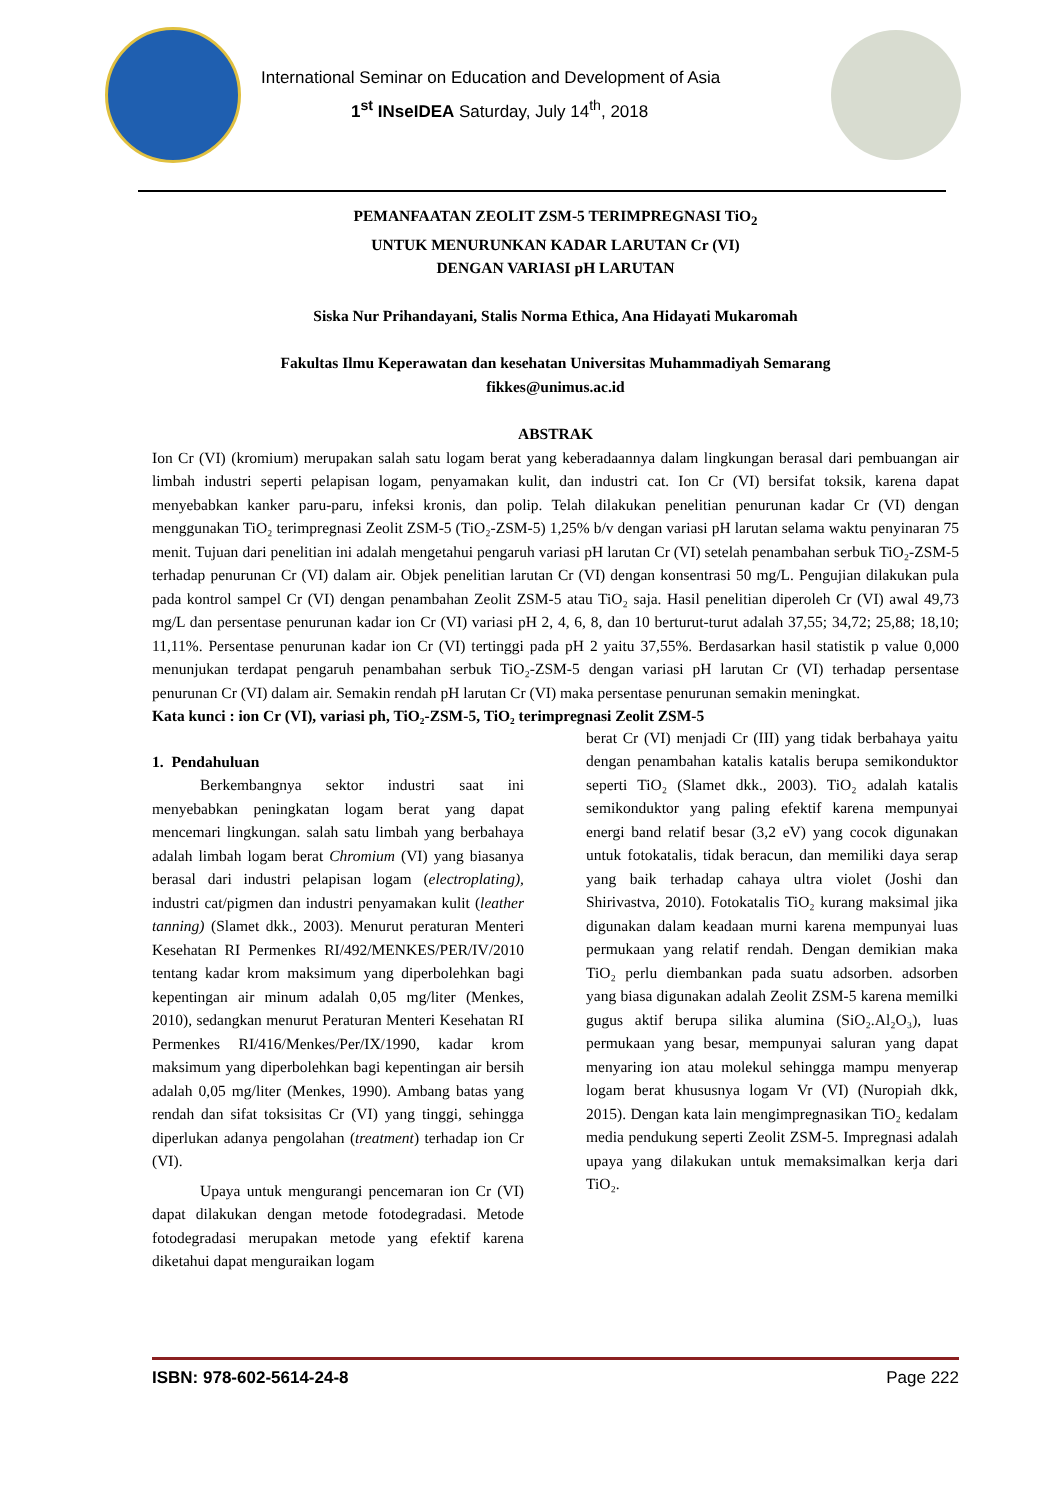International Seminar on Education and Development of Asia
1<sup>st</sup> INseIDEA Saturday, July 14<sup>th</sup>, 2018
PEMANFAATAN ZEOLIT ZSM-5 TERIMPREGNASI TiO<sub>2</sub>
UNTUK MENURUNKAN KADAR LARUTAN Cr (VI)
DENGAN VARIASI pH LARUTAN
Siska Nur Prihandayani, Stalis Norma Ethica, Ana Hidayati Mukaromah
Fakultas Ilmu Keperawatan dan kesehatan Universitas Muhammadiyah Semarang
fikkes@unimus.ac.id
ABSTRAK
Ion Cr (VI) (kromium) merupakan salah satu logam berat yang keberadaannya dalam lingkungan berasal dari pembuangan air limbah industri seperti pelapisan logam, penyamakan kulit, dan industri cat. Ion Cr (VI) bersifat toksik, karena dapat menyebabkan kanker paru-paru, infeksi kronis, dan polip. Telah dilakukan penelitian penurunan kadar Cr (VI) dengan menggunakan TiO₂ terimpregnasi Zeolit ZSM-5 (TiO₂-ZSM-5) 1,25% b/v dengan variasi pH larutan selama waktu penyinaran 75 menit. Tujuan dari penelitian ini adalah mengetahui pengaruh variasi pH larutan Cr (VI) setelah penambahan serbuk TiO₂-ZSM-5 terhadap penurunan Cr (VI) dalam air. Objek penelitian larutan Cr (VI) dengan konsentrasi 50 mg/L. Pengujian dilakukan pula pada kontrol sampel Cr (VI) dengan penambahan Zeolit ZSM-5 atau TiO₂ saja. Hasil penelitian diperoleh Cr (VI) awal 49,73 mg/L dan persentase penurunan kadar ion Cr (VI) variasi pH 2, 4, 6, 8, dan 10 berturut-turut adalah 37,55; 34,72; 25,88; 18,10; 11,11%. Persentase penurunan kadar ion Cr (VI) tertinggi pada pH 2 yaitu 37,55%. Berdasarkan hasil statistik p value 0,000 menunjukan terdapat pengaruh penambahan serbuk TiO₂-ZSM-5 dengan variasi pH larutan Cr (VI) terhadap persentase penurunan Cr (VI) dalam air. Semakin rendah pH larutan Cr (VI) maka persentase penurunan semakin meningkat.
Kata kunci : ion Cr (VI), variasi ph, TiO₂-ZSM-5, TiO₂ terimpregnasi Zeolit ZSM-5
1. Pendahuluan
Berkembangnya sektor industri saat ini menyebabkan peningkatan logam berat yang dapat mencemari lingkungan. salah satu limbah yang berbahaya adalah limbah logam berat Chromium (VI) yang biasanya berasal dari industri pelapisan logam (electroplating), industri cat/pigmen dan industri penyamakan kulit (leather tanning) (Slamet dkk., 2003). Menurut peraturan Menteri Kesehatan RI Permenkes RI/492/MENKES/PER/IV/2010 tentang kadar krom maksimum yang diperbolehkan bagi kepentingan air minum adalah 0,05 mg/liter (Menkes, 2010), sedangkan menurut Peraturan Menteri Kesehatan RI Permenkes RI/416/Menkes/Per/IX/1990, kadar krom maksimum yang diperbolehkan bagi kepentingan air bersih adalah 0,05 mg/liter (Menkes, 1990). Ambang batas yang rendah dan sifat toksisitas Cr (VI) yang tinggi, sehingga diperlukan adanya pengolahan (treatment) terhadap ion Cr (VI).
Upaya untuk mengurangi pencemaran ion Cr (VI) dapat dilakukan dengan metode fotodegradasi. Metode fotodegradasi merupakan metode yang efektif karena diketahui dapat menguraikan logam
berat Cr (VI) menjadi Cr (III) yang tidak berbahaya yaitu dengan penambahan katalis katalis berupa semikonduktor seperti TiO₂ (Slamet dkk., 2003). TiO₂ adalah katalis semikonduktor yang paling efektif karena mempunyai energi band relatif besar (3,2 eV) yang cocok digunakan untuk fotokatalis, tidak beracun, dan memiliki daya serap yang baik terhadap cahaya ultra violet (Joshi dan Shirivastva, 2010). Fotokatalis TiO₂ kurang maksimal jika digunakan dalam keadaan murni karena mempunyai luas permukaan yang relatif rendah. Dengan demikian maka TiO₂ perlu diembankan pada suatu adsorben. adsorben yang biasa digunakan adalah Zeolit ZSM-5 karena memilki gugus aktif berupa silika alumina (SiO₂.Al₂O₃), luas permukaan yang besar, mempunyai saluran yang dapat menyaring ion atau molekul sehingga mampu menyerap logam berat khususnya logam Vr (VI) (Nuropiah dkk, 2015). Dengan kata lain mengimpregnasikan TiO₂ kedalam media pendukung seperti Zeolit ZSM-5. Impregnasi adalah upaya yang dilakukan untuk memaksimalkan kerja dari TiO₂.
ISBN: 978-602-5614-24-8 Page 222